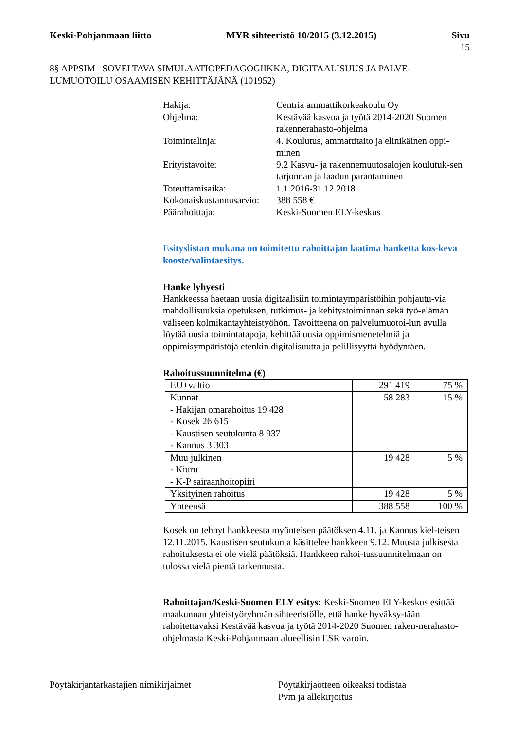Keski-Pohjanmaan liitto MYR sihteeristö 10/2015 (3.12.2015) Sivu
15
8§ APPSIM –SOVELTAVA SIMULAATIOPEDAGOGIIKKA, DIGITAALISUUS JA PALVE-LUMUOTOILU OSAAMISEN KEHITTÄJÄNÄ (101952)
| Hakija: | Centria ammattikorkeakoulu Oy |
| Ohjelma: | Kestävää kasvua ja työtä 2014-2020 Suomen rakennerahasto-ohjelma |
| Toimintalinja: | 4. Koulutus, ammattitaito ja elinikäinen oppi-minen |
| Erityistavoite: | 9.2 Kasvu- ja rakennemuutosalojen koulutuk-sen tarjonnan ja laadun parantaminen |
| Toteuttamisaika: | 1.1.2016-31.12.2018 |
| Kokonaiskustannusarvio: | 388 558 € |
| Päärahoittaja: | Keski-Suomen ELY-keskus |
Esityslistan mukana on toimitettu rahoittajan laatima hanketta kos-keva kooste/valintaesitys.
Hanke lyhyesti
Hankkeessa haetaan uusia digitaalisiin toimintaympäristöihin pohjautu-via mahdollisuuksia opetuksen, tutkimus- ja kehitystoiminnan sekä työ-elämän väliseen kolmikantayhteistyöhön. Tavoitteena on palvelumuotoi-lun avulla löytää uusia toimintatapoja, kehittää uusia oppimismenetelmiä ja oppimisympäristöjä etenkin digitalisuutta ja pelillisyyttä hyödyntäen.
Rahoitussuunnitelma (€)
| EU+valtio | 291 419 | 75 % |
| Kunnat - Hakijan omarahoitus 19 428 - Kosek 26 615 - Kaustisen seutukunta 8 937 - Kannus 3 303 | 58 283 | 15 % |
| Muu julkinen - Kiuru - K-P sairaanhoitopiiri | 19 428 | 5 % |
| Yksityinen rahoitus | 19 428 | 5 % |
| Yhteensä | 388 558 | 100 % |
Kosek on tehnyt hankkeesta myönteisen päätöksen 4.11. ja Kannus kiel-teisen 12.11.2015. Kaustisen seutukunta käsittelee hankkeen 9.12. Muusta julkisesta rahoituksesta ei ole vielä päätöksiä. Hankkeen rahoi-tussuunnitelmaan on tulossa vielä pientä tarkennusta.
Rahoittajan/Keski-Suomen ELY esitys: Keski-Suomen ELY-keskus esittää maakunnan yhteistyöryhmän sihteeristölle, että hanke hyväksy-tään rahoitettavaksi Kestävää kasvua ja työtä 2014-2020 Suomen raken-nerahasto-ohjelmasta Keski-Pohjanmaan alueellisin ESR varoin.
Pöytäkirjantarkastajien nimikirjaimet Pöytäkirjaotteen oikeaksi todistaa
Pvm ja allekirjoitus